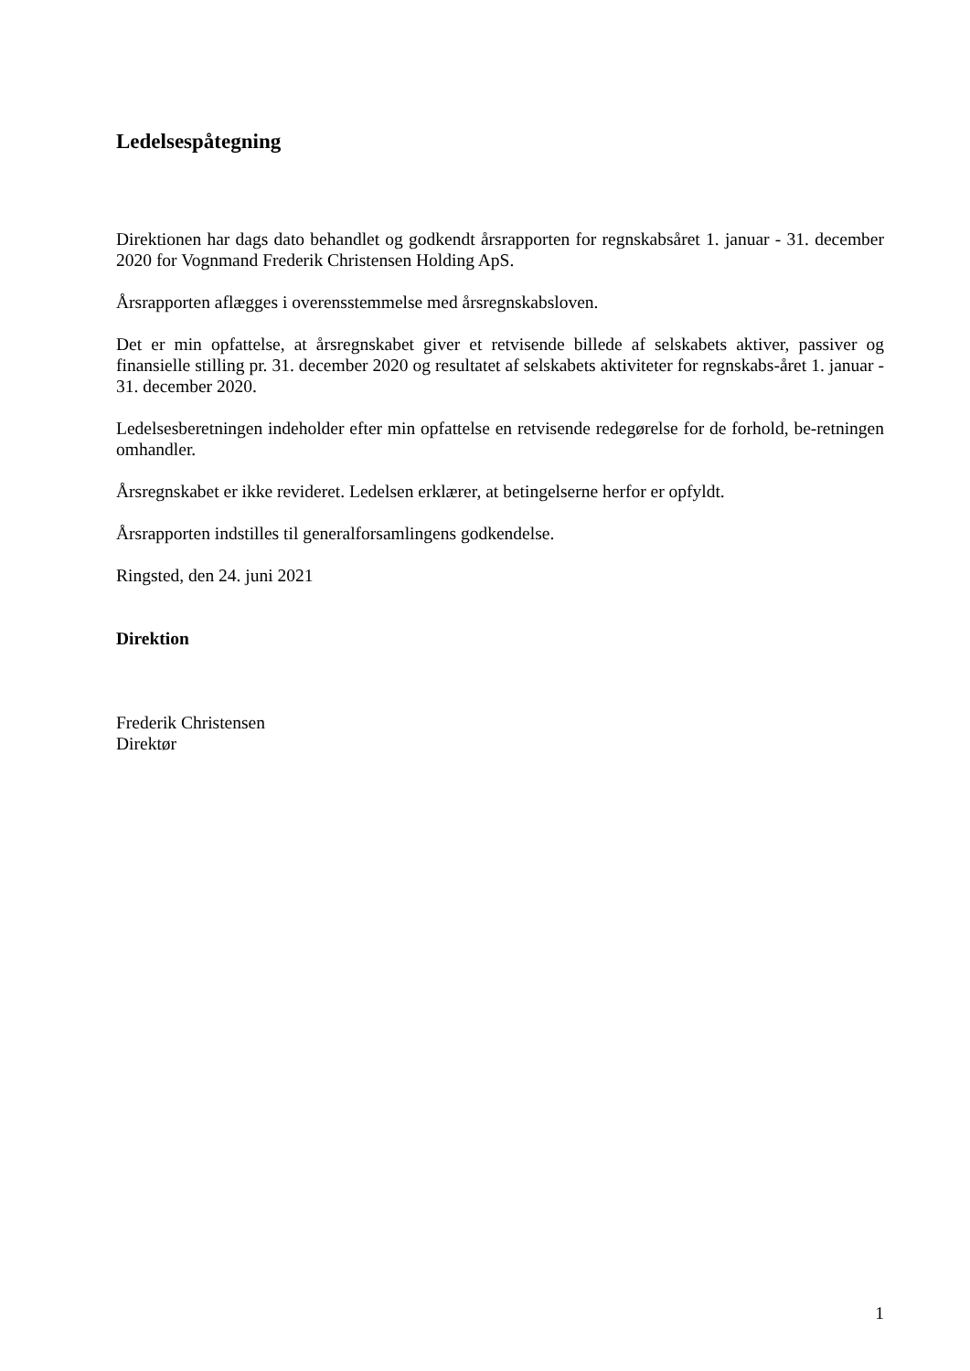Ledelsespåtegning
Direktionen har dags dato behandlet og godkendt årsrapporten for regnskabsåret 1. januar - 31. december 2020 for Vognmand Frederik Christensen Holding ApS.
Årsrapporten aflægges i overensstemmelse med årsregnskabsloven.
Det er min opfattelse, at årsregnskabet giver et retvisende billede af selskabets aktiver, passiver og finansielle stilling pr. 31. december 2020 og resultatet af selskabets aktiviteter for regnskabs-året 1. januar - 31. december 2020.
Ledelsesberetningen indeholder efter min opfattelse en retvisende redegørelse for de forhold, be-retningen omhandler.
Årsregnskabet er ikke revideret. Ledelsen erklærer, at betingelserne herfor er opfyldt.
Årsrapporten indstilles til generalforsamlingens godkendelse.
Ringsted, den 24. juni 2021
Direktion
Frederik Christensen
Direktør
1